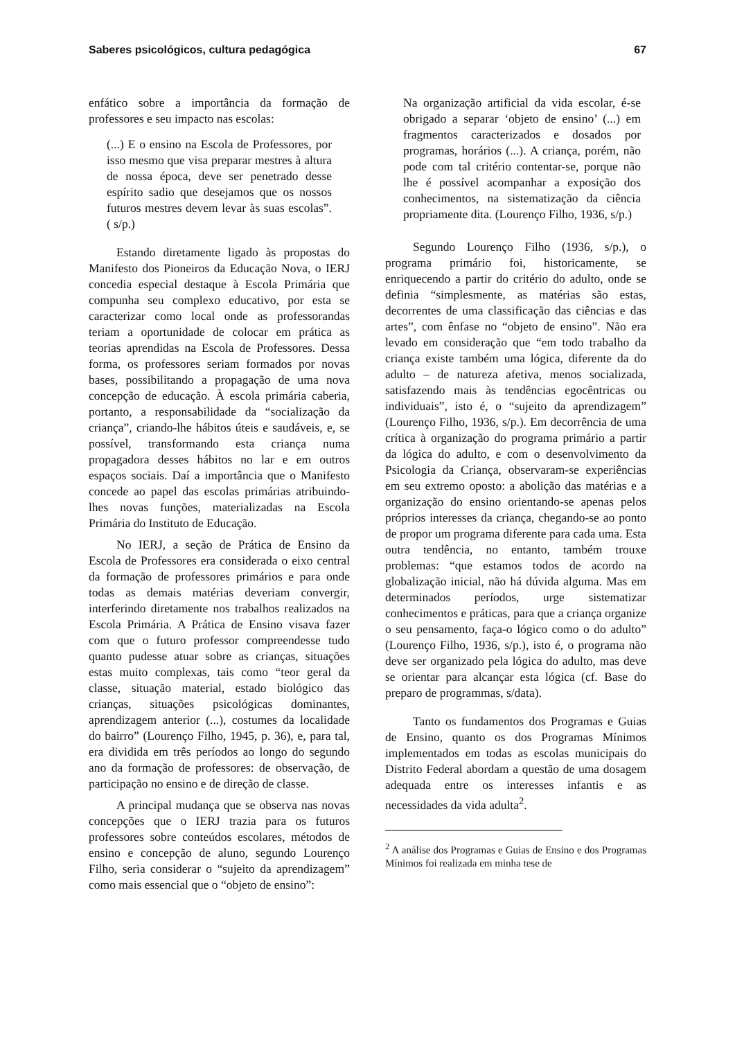Saberes psicológicos, cultura pedagógica 67
enfático sobre a importância da formação de professores e seu impacto nas escolas:
(...) E o ensino na Escola de Professores, por isso mesmo que visa preparar mestres à altura de nossa época, deve ser penetrado desse espírito sadio que desejamos que os nossos futuros mestres devem levar às suas escolas”. ( s/p.)
Estando diretamente ligado às propostas do Manifesto dos Pioneiros da Educação Nova, o IERJ concedia especial destaque à Escola Primária que compunha seu complexo educativo, por esta se caracterizar como local onde as professorandas teriam a oportunidade de colocar em prática as teorias aprendidas na Escola de Professores. Dessa forma, os professores seriam formados por novas bases, possibilitando a propagação de uma nova concepção de educação. À escola primária caberia, portanto, a responsabilidade da “socialização da criança”, criando-lhe hábitos úteis e saudáveis, e, se possível, transformando esta criança numa propagadora desses hábitos no lar e em outros espaços sociais. Daí a importância que o Manifesto concede ao papel das escolas primárias atribuindo-lhes novas funções, materializadas na Escola Primária do Instituto de Educação.
No IERJ, a seção de Prática de Ensino da Escola de Professores era considerada o eixo central da formação de professores primários e para onde todas as demais matérias deveriam convergir, interferindo diretamente nos trabalhos realizados na Escola Primária. A Prática de Ensino visava fazer com que o futuro professor compreendesse tudo quanto pudesse atuar sobre as crianças, situações estas muito complexas, tais como “teor geral da classe, situação material, estado biológico das crianças, situações psicológicas dominantes, aprendizagem anterior (...), costumes da localidade do bairro” (Lourenço Filho, 1945, p. 36), e, para tal, era dividida em três períodos ao longo do segundo ano da formação de professores: de observação, de participação no ensino e de direção de classe.
A principal mudança que se observa nas novas concepções que o IERJ trazia para os futuros professores sobre conteúdos escolares, métodos de ensino e concepção de aluno, segundo Lourenço Filho, seria considerar o “sujeito da aprendizagem” como mais essencial que o “objeto de ensino”:
Na organização artificial da vida escolar, é-se obrigado a separar ‘objeto de ensino’ (...) em fragmentos caracterizados e dosados por programas, horários (...). A criança, porém, não pode com tal critério contentar-se, porque não lhe é possível acompanhar a exposição dos conhecimentos, na sistematização da ciência propriamente dita. (Lourenço Filho, 1936, s/p.)
Segundo Lourenço Filho (1936, s/p.), o programa primário foi, historicamente, se enriquecendo a partir do critério do adulto, onde se definia “simplesmente, as matérias são estas, decorrentes de uma classificação das ciências e das artes”, com ênfase no “objeto de ensino”. Não era levado em consideração que “em todo trabalho da criança existe também uma lógica, diferente da do adulto – de natureza afetiva, menos socializada, satisfazendo mais às tendências egocêntricas ou individuais”, isto é, o “sujeito da aprendizagem” (Lourenço Filho, 1936, s/p.). Em decorrência de uma crítica à organização do programa primário a partir da lógica do adulto, e com o desenvolvimento da Psicologia da Criança, observaram-se experiências em seu extremo oposto: a abolição das matérias e a organização do ensino orientando-se apenas pelos próprios interesses da criança, chegando-se ao ponto de propor um programa diferente para cada uma. Esta outra tendência, no entanto, também trouxe problemas: “que estamos todos de acordo na globalização inicial, não há dúvida alguma. Mas em determinados períodos, urge sistematizar conhecimentos e práticas, para que a criança organize o seu pensamento, faça-o lógico como o do adulto” (Lourenço Filho, 1936, s/p.), isto é, o programa não deve ser organizado pela lógica do adulto, mas deve se orientar para alcançar esta lógica (cf. Base do preparo de programmas, s/data).
Tanto os fundamentos dos Programas e Guias de Ensino, quanto os dos Programas Mínimos implementados em todas as escolas municipais do Distrito Federal abordam a questão de uma dosagem adequada entre os interesses infantis e as necessidades da vida adulta<sup>2</sup>.
<sup>2</sup> A análise dos Programas e Guias de Ensino e dos Programas Mínimos foi realizada em minha tese de